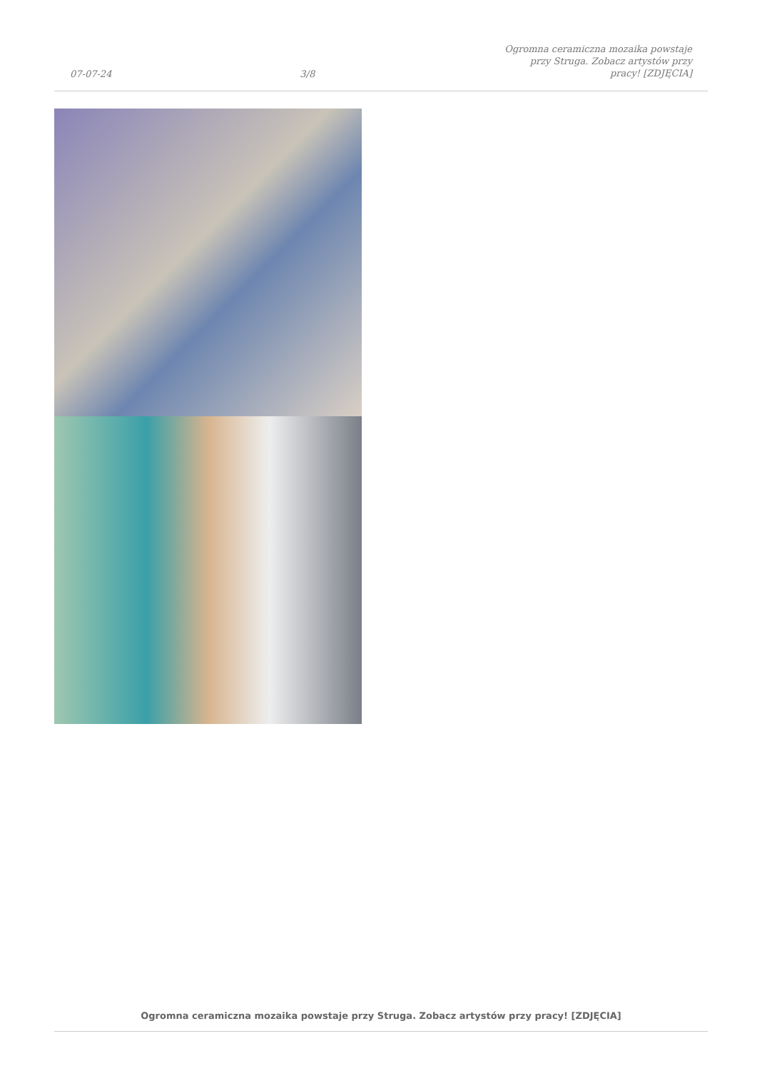07-07-24 3/8 Ogromna ceramiczna mozaika powstaje przy Struga. Zobacz artystów przy pracy! [ZDJĘCIA]
Ogromna ceramiczna mozaika powstaje przy Struga. Zobacz artystów przy pracy! [ZDJĘCIA]